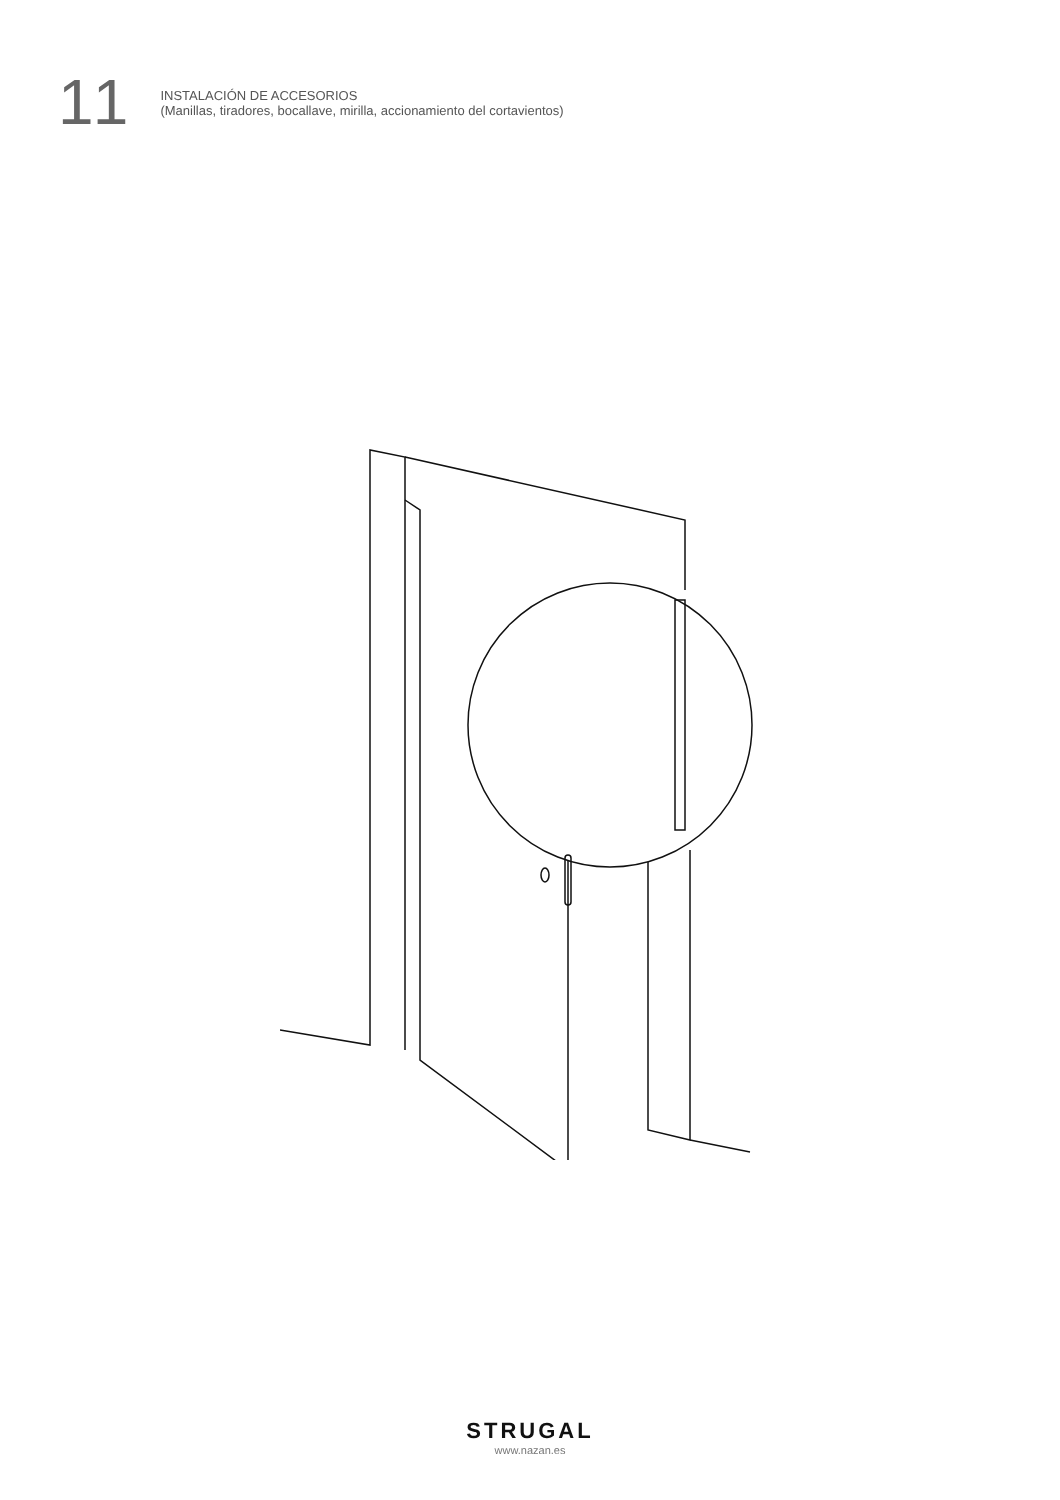11
INSTALACIÓN DE ACCESORIOS
(Manillas, tiradores, bocallave, mirilla, accionamiento del cortavientos)
STRUGAL
www.nazan.es